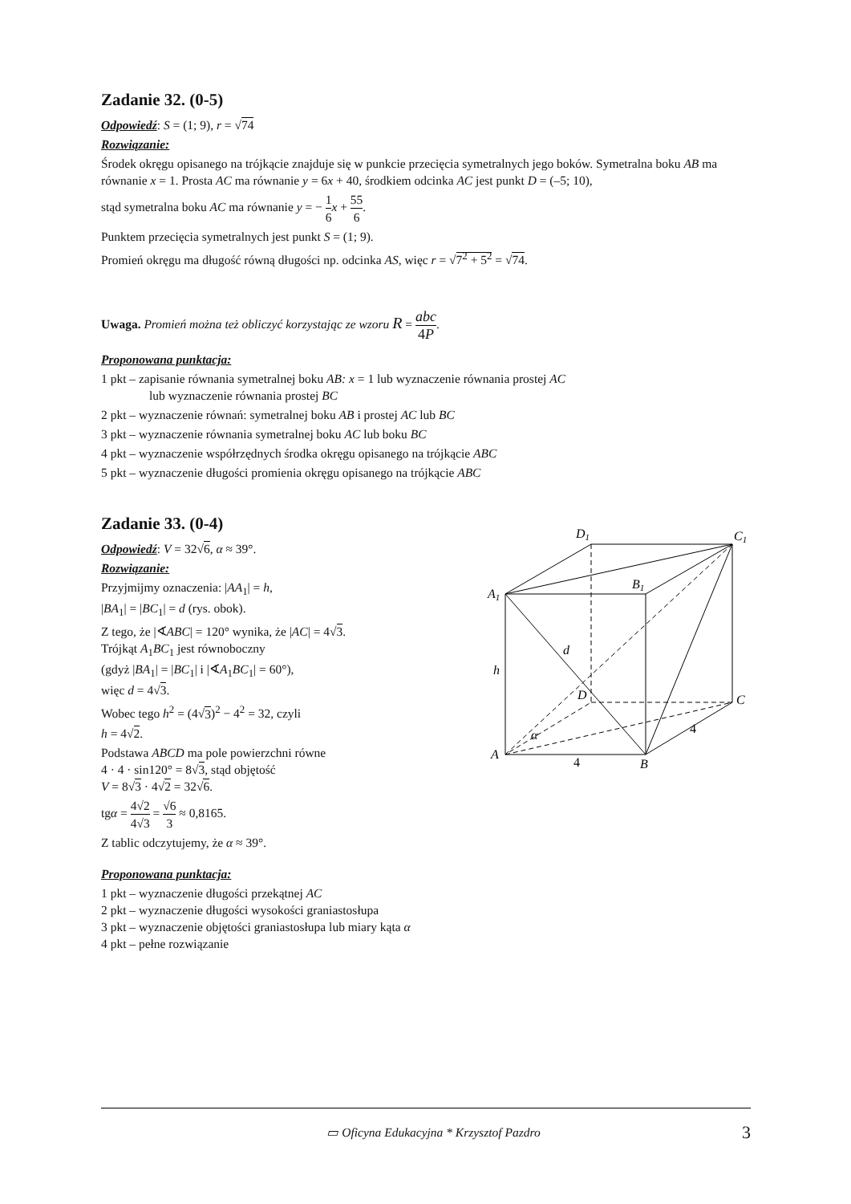Zadanie 32. (0-5)
Odpowiedź: S = (1; 9), r = √74
Rozwiązanie:
Środek okręgu opisanego na trójkącie znajduje się w punkcie przecięcia symetralnych jego boków. Symetralna boku AB ma równanie x = 1. Prosta AC ma równanie y = 6x + 40, środkiem odcinka AC jest punkt D = (–5; 10),
stąd symetralna boku AC ma równanie y = − 1 6 x + 55 6.
Punktem przecięcia symetralnych jest punkt S = (1; 9).
Promień okręgu ma długość równą długości np. odcinka AS, więc r = √7<sup>2</sup> + 5<sup>2</sup> = √74.
Uwaga. Promień można też obliczyć korzystając ze wzoru R = abc 4P.
Proponowana punktacja:
1 pkt – zapisanie równania symetralnej boku AB: x = 1 lub wyznaczenie równania prostej AC
lub wyznaczenie równania prostej BC
2 pkt – wyznaczenie równań: symetralnej boku AB i prostej AC lub BC
3 pkt – wyznaczenie równania symetralnej boku AC lub boku BC
4 pkt – wyznaczenie współrzędnych środka okręgu opisanego na trójkącie ABC
5 pkt – wyznaczenie długości promienia okręgu opisanego na trójkącie ABC
Zadanie 33. (0-4)
Odpowiedź: V = 32√6, α ≈ 39°.
Rozwiązanie:
Przyjmijmy oznaczenia: |AA<sub>1</sub>| = h,
|BA<sub>1</sub>| = |BC<sub>1</sub>| = d (rys. obok).
Z tego, że |∢ABC| = 120° wynika, że |AC| = 4√3.
Trójkąt A<sub>1</sub>BC<sub>1</sub> jest równoboczny
(gdyż |BA<sub>1</sub>| = |BC<sub>1</sub>| i |∢A<sub>1</sub>BC<sub>1</sub>| = 60°),
więc d = 4√3.
Wobec tego h<sup>2</sup> = (4√3)<sup>2</sup> − 4<sup>2</sup> = 32, czyli
h = 4√2.
Podstawa ABCD ma pole powierzchni równe
4 · 4 · sin120° = 8√3, stąd objętość
V = 8√3 · 4√2 = 32√6.
tgα = 4√2 4√3 = √6 3 ≈ 0,8165.
Z tablic odczytujemy, że α ≈ 39°.
Proponowana punktacja:
1 pkt – wyznaczenie długości przekątnej AC
2 pkt – wyznaczenie długości wysokości graniastosłupa
3 pkt – wyznaczenie objętości graniastosłupa lub miary kąta α
4 pkt – pełne rozwiązanie
D1
C1
A1
B1
d
h
D
C
α
A
B
4
4
▭ Oficyna Edukacyjna * Krzysztof Pazdro 3